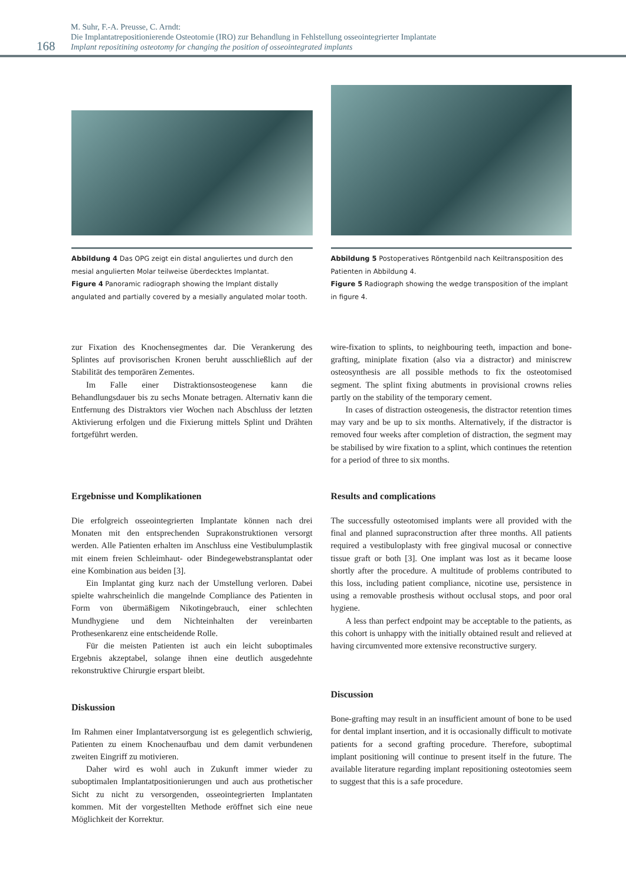168
M. Suhr, F.-A. Preusse, C. Arndt:
Die Implantatrepositionierende Osteotomie (IRO) zur Behandlung in Fehlstellung osseointegrierter Implantate
Implant repositining osteotomy for changing the position of osseointegrated implants
Abbildung 4 Das OPG zeigt ein distal anguliertes und durch den mesial angulierten Molar teilweise überdecktes Implantat.
Figure 4 Panoramic radiograph showing the Implant distally angulated and partially covered by a mesially angulated molar tooth.
Abbildung 5 Postoperatives Röntgenbild nach Keiltransposition des Patienten in Abbildung 4.
Figure 5 Radiograph showing the wedge transposition of the implant in figure 4.
zur Fixation des Knochensegmentes dar. Die Verankerung des Splintes auf provisorischen Kronen beruht ausschließlich auf der Stabilität des temporären Zementes.
Im Falle einer Distraktionsosteogenese kann die Behandlungsdauer bis zu sechs Monate betragen. Alternativ kann die Entfernung des Distraktors vier Wochen nach Abschluss der letzten Aktivierung erfolgen und die Fixierung mittels Splint und Drähten fortgeführt werden.
wire-fixation to splints, to neighbouring teeth, impaction and bone-grafting, miniplate fixation (also via a distractor) and miniscrew osteosynthesis are all possible methods to fix the osteotomised segment. The splint fixing abutments in provisional crowns relies partly on the stability of the temporary cement.
In cases of distraction osteogenesis, the distractor retention times may vary and be up to six months. Alternatively, if the distractor is removed four weeks after completion of distraction, the segment may be stabilised by wire fixation to a splint, which continues the retention for a period of three to six months.
Ergebnisse und Komplikationen
Die erfolgreich osseointegrierten Implantate können nach drei Monaten mit den entsprechenden Suprakonstruktionen versorgt werden. Alle Patienten erhalten im Anschluss eine Vestibulumplastik mit einem freien Schleimhaut- oder Bindegewebstransplantat oder eine Kombination aus beiden [3].
Ein Implantat ging kurz nach der Umstellung verloren. Dabei spielte wahrscheinlich die mangelnde Compliance des Patienten in Form von übermäßigem Nikotingebrauch, einer schlechten Mundhygiene und dem Nichteinhalten der vereinbarten Prothesenkarenz eine entscheidende Rolle.
Für die meisten Patienten ist auch ein leicht suboptimales Ergebnis akzeptabel, solange ihnen eine deutlich ausgedehnte rekonstruktive Chirurgie erspart bleibt.
Diskussion
Im Rahmen einer Implantatversorgung ist es gelegentlich schwierig, Patienten zu einem Knochenaufbau und dem damit verbundenen zweiten Eingriff zu motivieren.
Daher wird es wohl auch in Zukunft immer wieder zu suboptimalen Implantatpositionierungen und auch aus prothetischer Sicht zu nicht zu versorgenden, osseointegrierten Implantaten kommen. Mit der vorgestellten Methode eröffnet sich eine neue Möglichkeit der Korrektur.
Results and complications
The successfully osteotomised implants were all provided with the final and planned supraconstruction after three months. All patients required a vestibuloplasty with free gingival mucosal or connective tissue graft or both [3]. One implant was lost as it became loose shortly after the procedure. A multitude of problems contributed to this loss, including patient compliance, nicotine use, persistence in using a removable prosthesis without occlusal stops, and poor oral hygiene.
A less than perfect endpoint may be acceptable to the patients, as this cohort is unhappy with the initially obtained result and relieved at having circumvented more extensive reconstructive surgery.
Discussion
Bone-grafting may result in an insufficient amount of bone to be used for dental implant insertion, and it is occasionally difficult to motivate patients for a second grafting procedure. Therefore, suboptimal implant positioning will continue to present itself in the future. The available literature regarding implant repositioning osteotomies seem to suggest that this is a safe procedure.